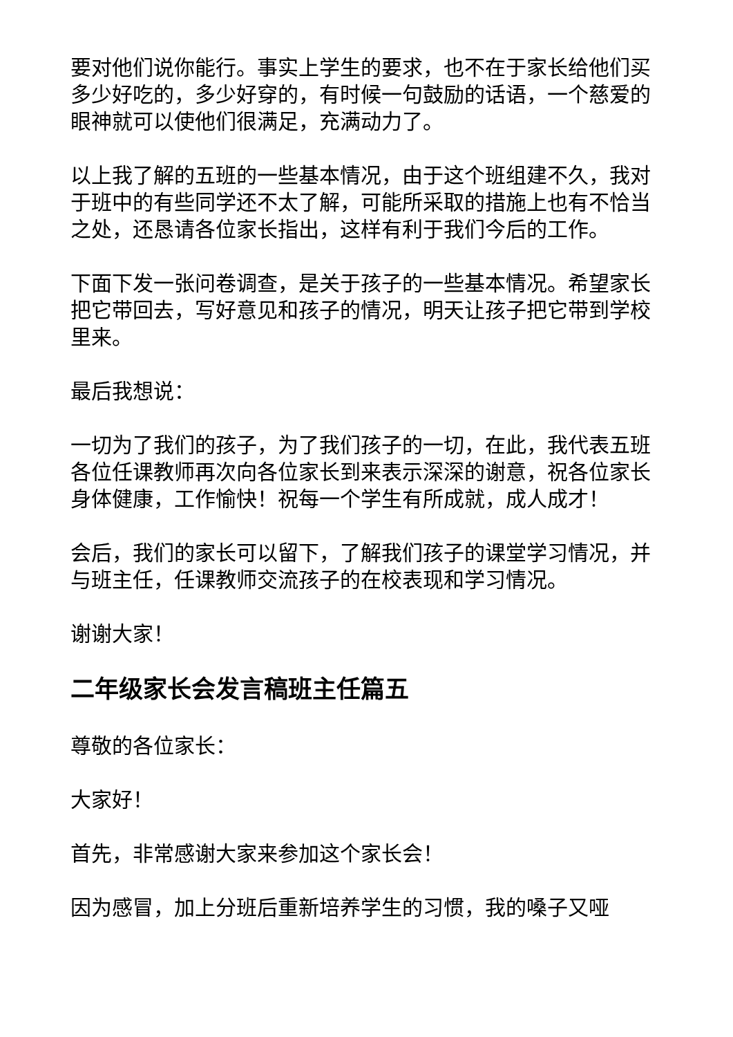要对他们说你能行。事实上学生的要求，也不在于家长给他们买多少好吃的，多少好穿的，有时候一句鼓励的话语，一个慈爱的眼神就可以使他们很满足，充满动力了。
以上我了解的五班的一些基本情况，由于这个班组建不久，我对于班中的有些同学还不太了解，可能所采取的措施上也有不恰当之处，还恳请各位家长指出，这样有利于我们今后的工作。
下面下发一张问卷调查，是关于孩子的一些基本情况。希望家长把它带回去，写好意见和孩子的情况，明天让孩子把它带到学校里来。
最后我想说：
一切为了我们的孩子，为了我们孩子的一切，在此，我代表五班各位任课教师再次向各位家长到来表示深深的谢意，祝各位家长身体健康，工作愉快！祝每一个学生有所成就，成人成才！
会后，我们的家长可以留下，了解我们孩子的课堂学习情况，并与班主任，任课教师交流孩子的在校表现和学习情况。
谢谢大家！
二年级家长会发言稿班主任篇五
尊敬的各位家长：
大家好！
首先，非常感谢大家来参加这个家长会！
因为感冒，加上分班后重新培养学生的习惯，我的嗓子又哑